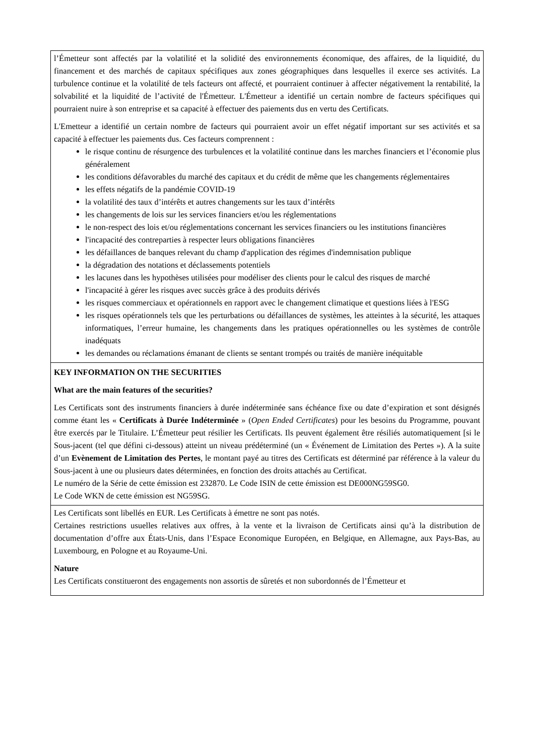l’Émetteur sont affectés par la volatilité et la solidité des environnements économique, des affaires, de la liquidité, du financement et des marchés de capitaux spécifiques aux zones géographiques dans lesquelles il exerce ses activités. La turbulence continue et la volatilité de tels facteurs ont affecté, et pourraient continuer à affecter négativement la rentabilité, la solvabilité et la liquidité de l’activité de l'Émetteur. L'Émetteur a identifié un certain nombre de facteurs spécifiques qui pourraient nuire à son entreprise et sa capacité à effectuer des paiements dus en vertu des Certificats.
L'Emetteur a identifié un certain nombre de facteurs qui pourraient avoir un effet négatif important sur ses activités et sa capacité à effectuer les paiements dus. Ces facteurs comprennent :
le risque continu de résurgence des turbulences et la volatilité continue dans les marches financiers et l’économie plus généralement
les conditions défavorables du marché des capitaux et du crédit de même que les changements réglementaires
les effets négatifs de la pandémie COVID-19
la volatilité des taux d’intérêts et autres changements sur les taux d’intérêts
les changements de lois sur les services financiers et/ou les réglementations
le non-respect des lois et/ou réglementations concernant les services financiers ou les institutions financières
l'incapacité des contreparties à respecter leurs obligations financières
les défaillances de banques relevant du champ d'application des régimes d'indemnisation publique
la dégradation des notations et déclassements potentiels
les lacunes dans les hypothèses utilisées pour modéliser des clients pour le calcul des risques de marché
l'incapacité à gérer les risques avec succès grâce à des produits dérivés
les risques commerciaux et opérationnels en rapport avec le changement climatique et questions liées à l'ESG
les risques opérationnels tels que les perturbations ou défaillances de systèmes, les atteintes à la sécurité, les attaques informatiques, l’erreur humaine, les changements dans les pratiques opérationnelles ou les systèmes de contrôle inadéquats
les demandes ou réclamations émanant de clients se sentant trompés ou traités de manière inéquitable
KEY INFORMATION ON THE SECURITIES
What are the main features of the securities?
Les Certificats sont des instruments financiers à durée indéterminée sans échéance fixe ou date d’expiration et sont désignés comme étant les « Certificats à Durée Indéterminée » (Open Ended Certificates) pour les besoins du Programme, pouvant être exercés par le Titulaire. L’Émetteur peut résilier les Certificats. Ils peuvent également être résiliés automatiquement [si le Sous-jacent (tel que défini ci-dessous) atteint un niveau prédéterminé (un « Événement de Limitation des Pertes »). A la suite d’un Evènement de Limitation des Pertes, le montant payé au titres des Certificats est déterminé par référence à la valeur du Sous-jacent à une ou plusieurs dates déterminées, en fonction des droits attachés au Certificat.
Le numéro de la Série de cette émission est 232870. Le Code ISIN de cette émission est DE000NG59SG0.
Le Code WKN de cette émission est NG59SG.
Les Certificats sont libellés en EUR. Les Certificats à émettre ne sont pas notés.
Certaines restrictions usuelles relatives aux offres, à la vente et la livraison de Certificats ainsi qu’à la distribution de documentation d’offre aux États-Unis, dans l’Espace Economique Européen, en Belgique, en Allemagne, aux Pays-Bas, au Luxembourg, en Pologne et au Royaume-Uni.
Nature
Les Certificats constitueront des engagements non assortis de sûretés et non subordonnés de l’Émetteur et